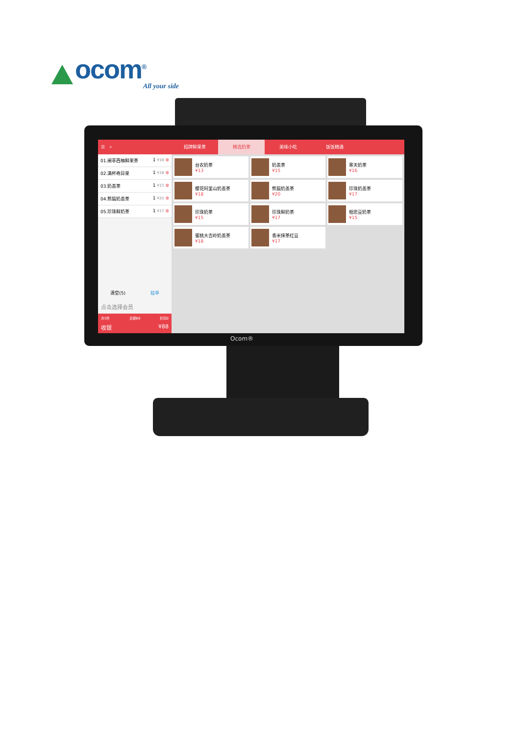ocom<sup>®</sup>
All your side
☰ ⌕
01.阐菲西柚鲜果茶 1 ¥18 ⊗
02.满杯奇异果 1 ¥18 ⊗
03.奶盖茶 1 ¥15 ⊗
04.熊猫奶盖茶 1 ¥20 ⊗
05.珍珠鲜奶茶 1 ¥17 ⊗
清空(5) 挂单
点击选择会员
共5件 总额88 折扣0
收银 ¥88
招牌鲜果茶 精选奶茶 美味小吃 饭饭精通
台农奶茶
¥13
奶盖茶
¥15
寒天奶茶
¥16
樱花阿里山奶盖茶
¥18
熊猫奶盖茶
¥20
珍珠奶盖茶
¥17
珍珠奶茶
¥15
珍珠鲜奶茶
¥17
相思豆奶茶
¥15
蜜桃大吉岭奶盖茶
¥18
香米抹茶红豆
¥17
Ocom®